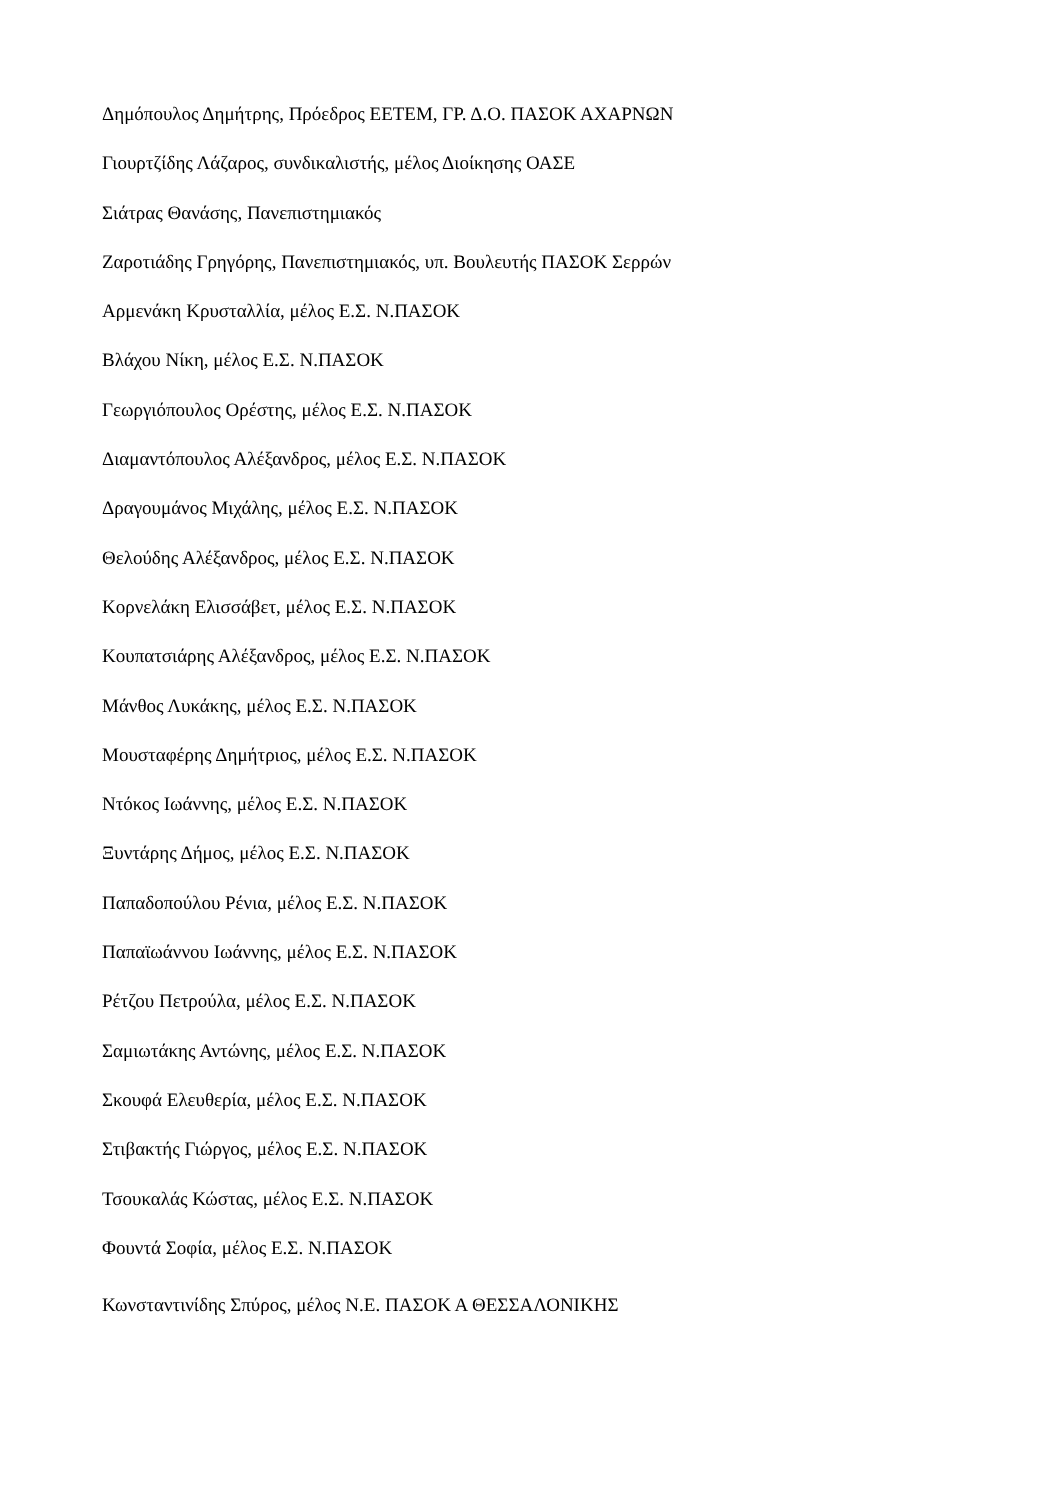Δημόπουλος Δημήτρης, Πρόεδρος ΕΕΤΕΜ, ΓΡ. Δ.Ο. ΠΑΣΟΚ ΑΧΑΡΝΩΝ
Γιουρτζίδης Λάζαρος, συνδικαλιστής, μέλος Διοίκησης ΟΑΣΕ
Σιάτρας Θανάσης, Πανεπιστημιακός
Ζαροτιάδης Γρηγόρης, Πανεπιστημιακός, υπ. Βουλευτής ΠΑΣΟΚ Σερρών
Αρμενάκη Κρυσταλλία, μέλος Ε.Σ. Ν.ΠΑΣΟΚ
Βλάχου Νίκη, μέλος Ε.Σ. Ν.ΠΑΣΟΚ
Γεωργιόπουλος Ορέστης, μέλος Ε.Σ. Ν.ΠΑΣΟΚ
Διαμαντόπουλος Αλέξανδρος, μέλος Ε.Σ. Ν.ΠΑΣΟΚ
Δραγουμάνος Μιχάλης, μέλος Ε.Σ. Ν.ΠΑΣΟΚ
Θελούδης Αλέξανδρος, μέλος Ε.Σ. Ν.ΠΑΣΟΚ
Κορνελάκη Ελισσάβετ, μέλος Ε.Σ. Ν.ΠΑΣΟΚ
Κουπατσιάρης Αλέξανδρος, μέλος Ε.Σ. Ν.ΠΑΣΟΚ
Μάνθος Λυκάκης, μέλος Ε.Σ. Ν.ΠΑΣΟΚ
Μουσταφέρης Δημήτριος, μέλος Ε.Σ. Ν.ΠΑΣΟΚ
Ντόκος Ιωάννης, μέλος Ε.Σ. Ν.ΠΑΣΟΚ
Ξυντάρης Δήμος, μέλος Ε.Σ. Ν.ΠΑΣΟΚ
Παπαδοπούλου Ρένια, μέλος Ε.Σ. Ν.ΠΑΣΟΚ
Παπαϊωάννου Ιωάννης, μέλος Ε.Σ. Ν.ΠΑΣΟΚ
Ρέτζου Πετρούλα, μέλος Ε.Σ. Ν.ΠΑΣΟΚ
Σαμιωτάκης Αντώνης, μέλος Ε.Σ. Ν.ΠΑΣΟΚ
Σκουφά Ελευθερία, μέλος Ε.Σ. Ν.ΠΑΣΟΚ
Στιβακτής Γιώργος, μέλος Ε.Σ. Ν.ΠΑΣΟΚ
Τσουκαλάς Κώστας, μέλος Ε.Σ. Ν.ΠΑΣΟΚ
Φουντά Σοφία, μέλος Ε.Σ. Ν.ΠΑΣΟΚ
Κωνσταντινίδης Σπύρος, μέλος Ν.Ε. ΠΑΣΟΚ Α ΘΕΣΣΑΛΟΝΙΚΗΣ